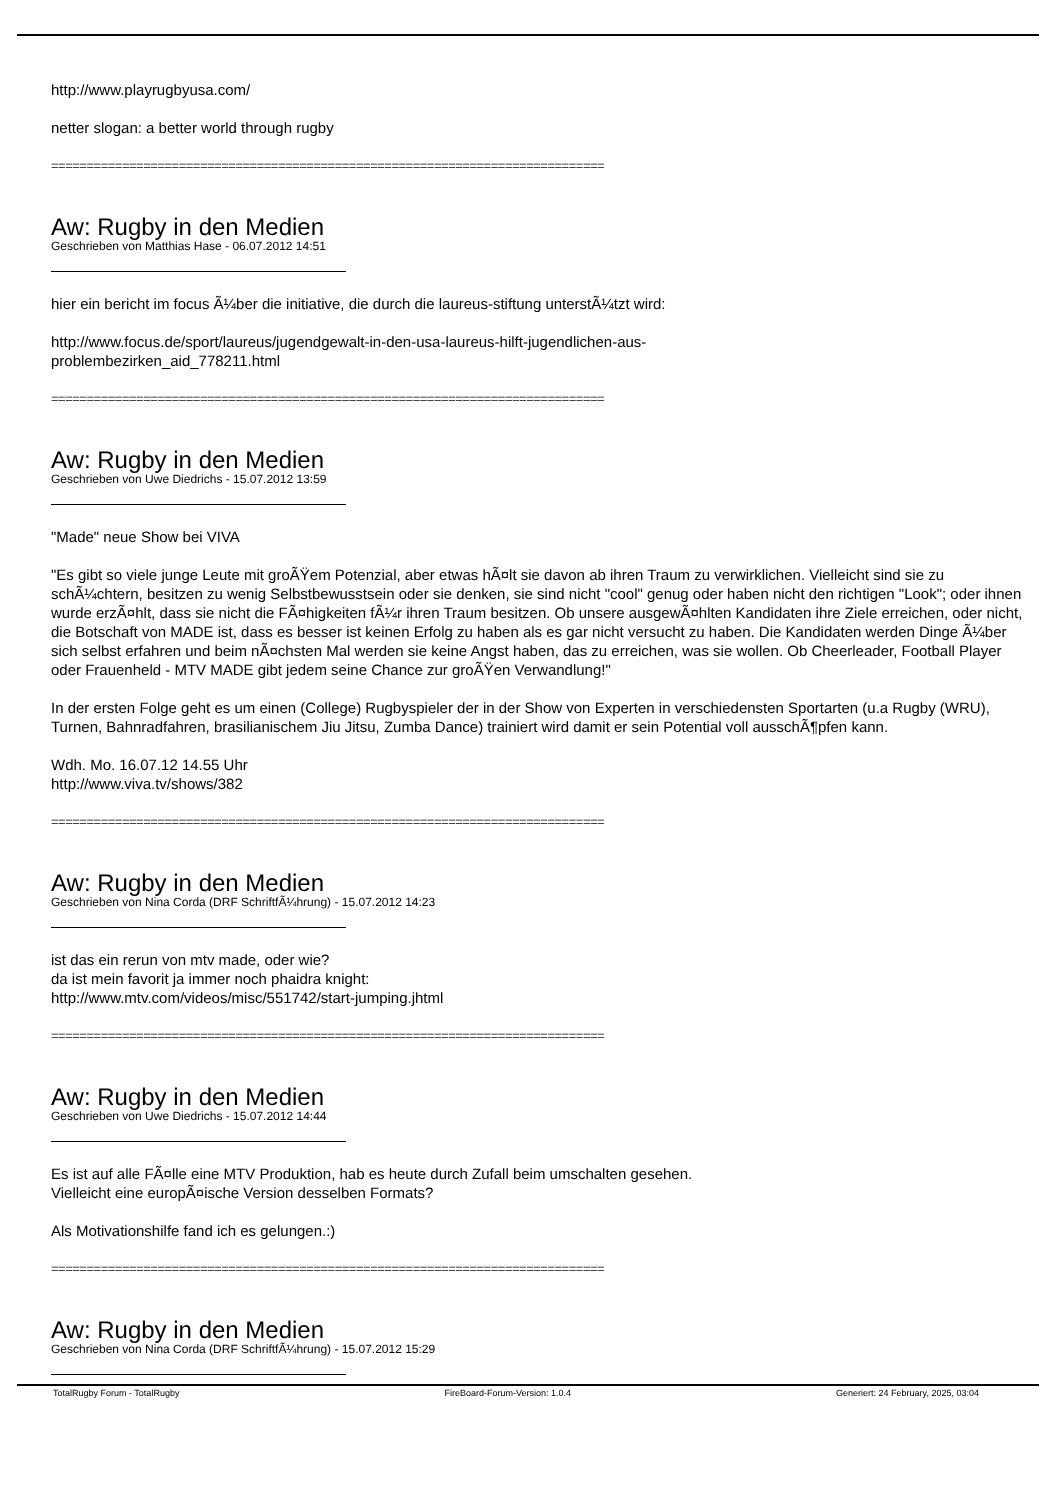http://www.playrugbyusa.com/
netter slogan: a better world through rugby
==============================================================================
Aw: Rugby in den Medien
Geschrieben von Matthias Hase - 06.07.2012 14:51
hier ein bericht im focus Ã¼ber die initiative, die durch die laureus-stiftung unterstÃ¼tzt wird:
http://www.focus.de/sport/laureus/jugendgewalt-in-den-usa-laureus-hilft-jugendlichen-aus-
problembezirken_aid_778211.html
==============================================================================
Aw: Rugby in den Medien
Geschrieben von Uwe Diedrichs - 15.07.2012 13:59
"Made" neue Show bei VIVA
"Es gibt so viele junge Leute mit groÃŸem Potenzial, aber etwas hÃ¤lt sie davon ab ihren Traum zu verwirklichen. Vielleicht sind sie zu schÃ¼chtern, besitzen zu wenig Selbstbewusstsein oder sie denken, sie sind nicht "cool" genug oder haben nicht den richtigen "Look"; oder ihnen wurde erzÃ¤hlt, dass sie nicht die FÃ¤higkeiten fÃ¼r ihren Traum besitzen. Ob unsere ausgewÃ¤hlten Kandidaten ihre Ziele erreichen, oder nicht, die Botschaft von MADE ist, dass es besser ist keinen Erfolg zu haben als es gar nicht versucht zu haben. Die Kandidaten werden Dinge Ã¼ber sich selbst erfahren und beim nÃ¤chsten Mal werden sie keine Angst haben, das zu erreichen, was sie wollen. Ob Cheerleader, Football Player oder Frauenheld - MTV MADE gibt jedem seine Chance zur groÃŸen Verwandlung!"
In der ersten Folge geht es um einen (College) Rugbyspieler der in der Show von Experten in verschiedensten Sportarten (u.a Rugby (WRU), Turnen, Bahnradfahren, brasilianischem Jiu Jitsu, Zumba Dance) trainiert wird damit er sein Potential voll ausschÃ¶pfen kann.
Wdh. Mo. 16.07.12 14.55 Uhr
http://www.viva.tv/shows/382
==============================================================================
Aw: Rugby in den Medien
Geschrieben von Nina Corda (DRF SchriftfÃ¼hrung) - 15.07.2012 14:23
ist das ein rerun von mtv made, oder wie?
da ist mein favorit ja immer noch phaidra knight:
http://www.mtv.com/videos/misc/551742/start-jumping.jhtml
==============================================================================
Aw: Rugby in den Medien
Geschrieben von Uwe Diedrichs - 15.07.2012 14:44
Es ist auf alle FÃ¤lle eine MTV Produktion, hab es heute durch Zufall beim umschalten gesehen.
Vielleicht eine europÃ¤ische Version desselben Formats?
Als Motivationshilfe fand ich es gelungen.:)
==============================================================================
Aw: Rugby in den Medien
Geschrieben von Nina Corda (DRF SchriftfÃ¼hrung) - 15.07.2012 15:29
TotalRugby Forum - TotalRugby FireBoard-Forum-Version: 1.0.4 Generiert: 24 February, 2025, 03:04